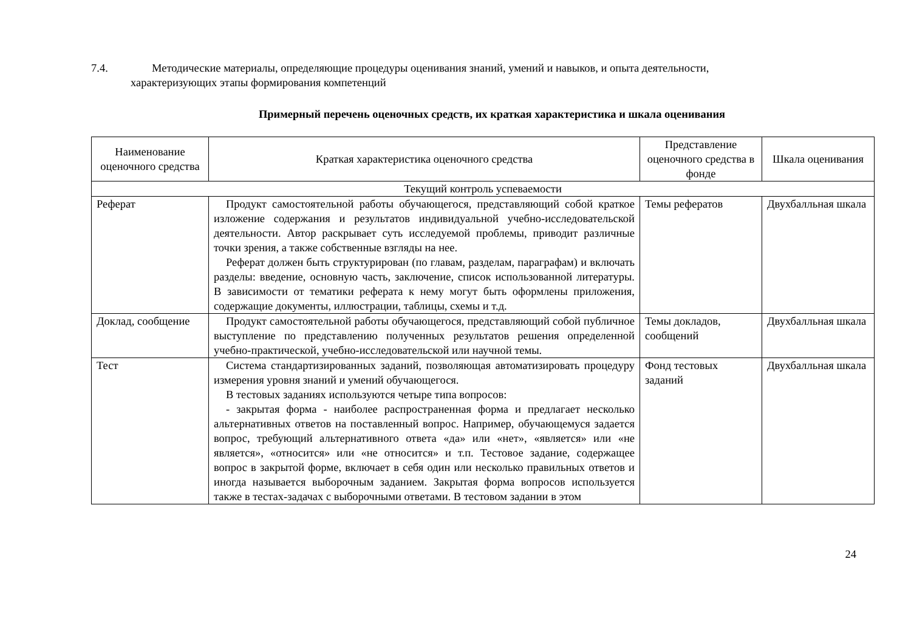7.4. Методические материалы, определяющие процедуры оценивания знаний, умений и навыков, и опыта деятельности,
характеризующих этапы формирования компетенций
Примерный перечень оценочных средств, их краткая характеристика и шкала оценивания
| Наименование оценочного средства | Краткая характеристика оценочного средства | Представление оценочного средства в фонде | Шкала оценивания |
| --- | --- | --- | --- |
| Текущий контроль успеваемости | | | |
| Реферат | Продукт самостоятельной работы обучающегося, представляющий собой краткое изложение содержания и результатов индивидуальной учебно-исследовательской деятельности. Автор раскрывает суть исследуемой проблемы, приводит различные точки зрения, а также собственные взгляды на нее. Реферат должен быть структурирован (по главам, разделам, параграфам) и включать разделы: введение, основную часть, заключение, список использованной литературы. В зависимости от тематики реферата к нему могут быть оформлены приложения, содержащие документы, иллюстрации, таблицы, схемы и т.д. | Темы рефератов | Двухбалльная шкала |
| Доклад, сообщение | Продукт самостоятельной работы обучающегося, представляющий собой публичное выступление по представлению полученных результатов решения определенной учебно-практической, учебно-исследовательской или научной темы. | Темы докладов, сообщений | Двухбалльная шкала |
| Тест | Система стандартизированных заданий, позволяющая автоматизировать процедуру измерения уровня знаний и умений обучающегося. В тестовых заданиях используются четыре типа вопросов: - закрытая форма - наиболее распространенная форма и предлагает несколько альтернативных ответов на поставленный вопрос. Например, обучающемуся задается вопрос, требующий альтернативного ответа «да» или «нет», «является» или «не является», «относится» или «не относится» и т.п. Тестовое задание, содержащее вопрос в закрытой форме, включает в себя один или несколько правильных ответов и иногда называется выборочным заданием. Закрытая форма вопросов используется также в тестах-задачах с выборочными ответами. В тестовом задании в этом | Фонд тестовых заданий | Двухбалльная шкала |
24